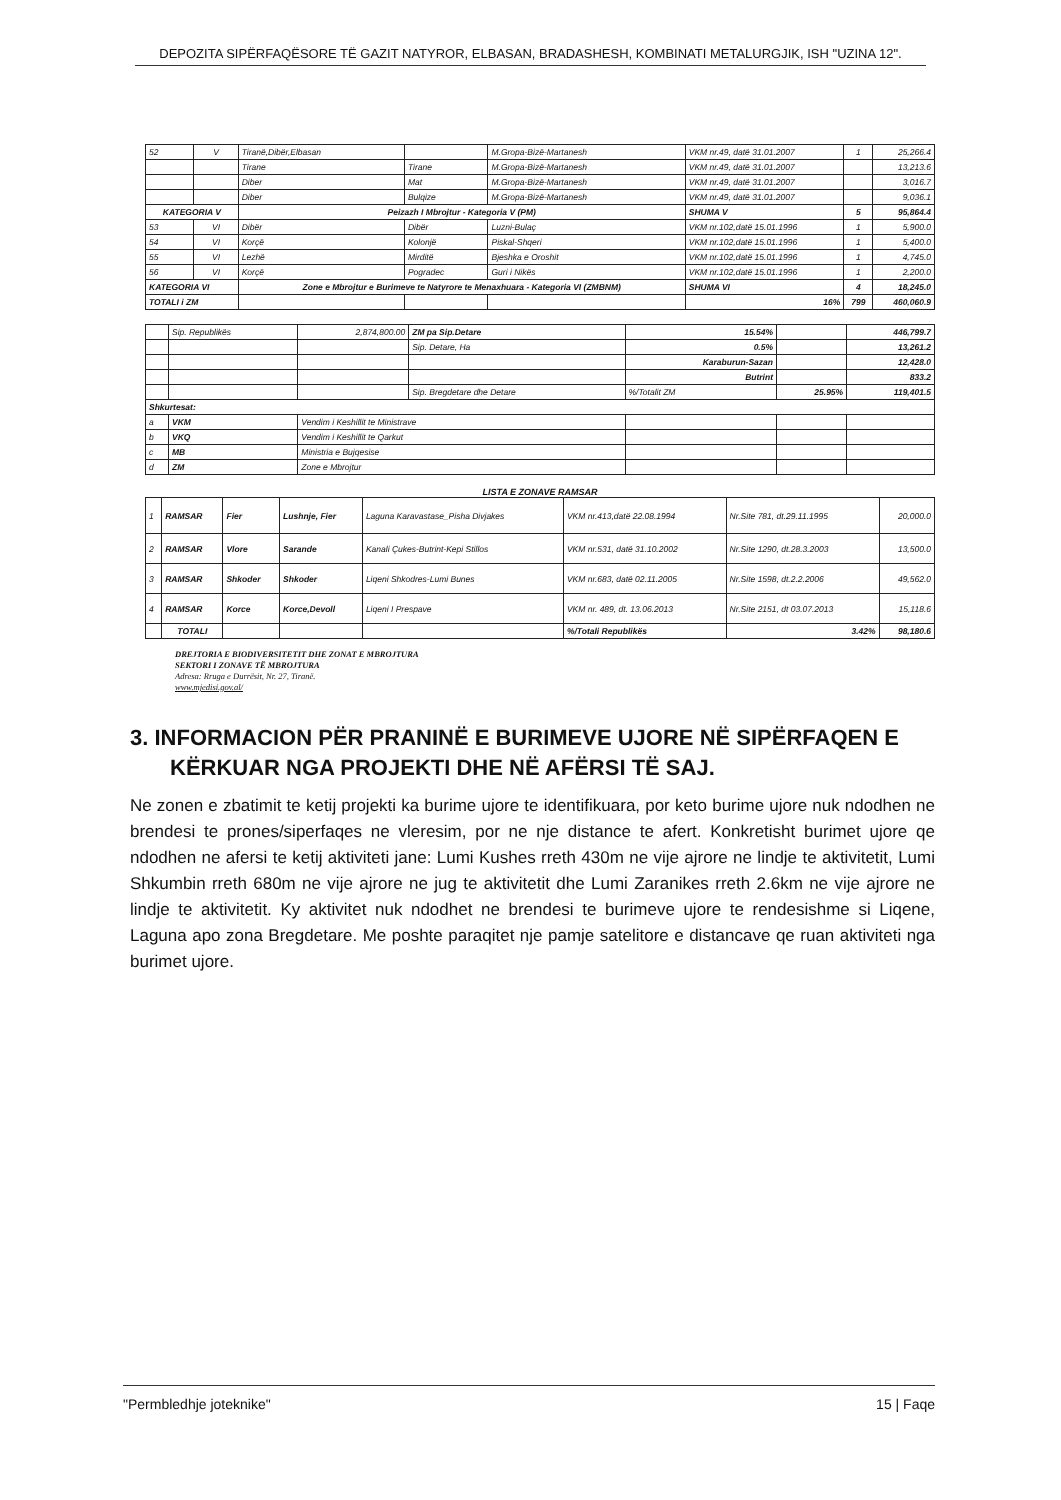DEPOZITA SIPËRFAQËSORE TË GAZIT NATYROR, ELBASAN, BRADASHESH, KOMBINATI METALURGJIK, ISH "UZINA 12".
| 52 | V | Tiranë,Dibër,Elbasan | | M.Gropa-Bizë-Martanesh | VKM nr.49, datë 31.01.2007 | 1 | 25,266.4 |
| | | Tirane | Tirane | M.Gropa-Bizë-Martanesh | VKM nr.49, datë 31.01.2007 | | 13,213.6 |
| | | Diber | Mat | M.Gropa-Bizë-Martanesh | VKM nr.49, datë 31.01.2007 | | 3,016.7 |
| | | Diber | Bulqize | M.Gropa-Bizë-Martanesh | VKM nr.49, datë 31.01.2007 | | 9,036.1 |
| KATEGORIA V | | Peizazh I Mbrojtur - Kategoria V (PM) | | | SHUMA V | 5 | 95,864.4 |
| 53 | VI | Dibër | Dibër | Luzni-Bulaç | VKM nr.102,datë 15.01.1996 | 1 | 5,900.0 |
| 54 | VI | Korçë | Kolonjë | Piskal-Shqeri | VKM nr.102,datë 15.01.1996 | 1 | 5,400.0 |
| 55 | VI | Lezhë | Mirditë | Bjeshka e Oroshit | VKM nr.102,datë 15.01.1996 | 1 | 4,745.0 |
| 56 | VI | Korçë | Pogradec | Guri i Nikës | VKM nr.102,datë 15.01.1996 | 1 | 2,200.0 |
| KATEGORIA VI | | Zone e Mbrojtur e Burimeve te Natyrore te Menaxhuara - Kategoria VI (ZMBNM) | | | SHUMA VI | 4 | 18,245.0 |
| TOTALI i ZM | | | | | 16% | 799 | 460,060.9 |
| | Sip. Republikës | 2,874,800.00 | ZM pa Sip.Detare | 15.54% | | 446,799.7 |
| | | | Sip. Detare, Ha | 0.5% | | 13,261.2 |
| | | | | Karaburun-Sazan | | 12,428.0 |
| | | | | Butrint | | 833.2 |
| | | | Sip. Bregdetare dhe Detare | %/Totalit ZM | 25.95% | 119,401.5 |
| Shkurtesat: | | | | | | |
| a | VKM | Vendim i Keshillit te Ministrave | | | | |
| b | VKQ | Vendim i Keshillit te Qarkut | | | | |
| c | MB | Ministria e Bujqesise | | | | |
| d | ZM | Zone e Mbrojtur | | | | |
LISTA E ZONAVE RAMSAR
| 1 | RAMSAR | Fier | Lushnje, Fier | Laguna Karavastase_Pisha Divjakes | VKM nr.413,datë 22.08.1994 | Nr.Site 781, dt.29.11.1995 | 20,000.0 |
| 2 | RAMSAR | Vlore | Sarande | Kanali Çukes-Butrint-Kepi Stillos | VKM nr.531, datë 31.10.2002 | Nr.Site 1290, dt.28.3.2003 | 13,500.0 |
| 3 | RAMSAR | Shkoder | Shkoder | Liqeni Shkodres-Lumi Bunes | VKM nr.683, datë 02.11.2005 | Nr.Site 1598, dt.2.2.2006 | 49,562.0 |
| 4 | RAMSAR | Korce | Korce,Devoll | Liqeni I Prespave | VKM nr. 489, dt. 13.06.2013 | Nr.Site 2151, dt 03.07.2013 | 15,118.6 |
| | TOTALI | | | | %/Totali Republikës | 3.42% | 98,180.6 |
DREJTORIA E BIODIVERSITETIT DHE ZONAT E MBROJTURA
SEKTORI I ZONAVE TË MBROJTURA
Adresa: Rruga e Durrësit, Nr. 27, Tiranë.
www.mjedisi.gov.al/
3. INFORMACION PËR PRANINË E BURIMEVE UJORE NË SIPËRFAQEN E KËRKUAR NGA PROJEKTI DHE NË AFËRSI TË SAJ.
Ne zonen e zbatimit te ketij projekti ka burime ujore te identifikuara, por keto burime ujore nuk ndodhen ne brendesi te prones/siperfaqes ne vleresim, por ne nje distance te afert. Konkretisht burimet ujore qe ndodhen ne afersi te ketij aktiviteti jane: Lumi Kushes rreth 430m ne vije ajrore ne lindje te aktivitetit, Lumi Shkumbin rreth 680m ne vije ajrore ne jug te aktivitetit dhe Lumi Zaranikes rreth 2.6km ne vije ajrore ne lindje te aktivitetit. Ky aktivitet nuk ndodhet ne brendesi te burimeve ujore te rendesishme si Liqene, Laguna apo zona Bregdetare. Me poshte paraqitet nje pamje satelitore e distancave qe ruan aktiviteti nga burimet ujore.
"Permbledhje joteknike" 15 | Faqe